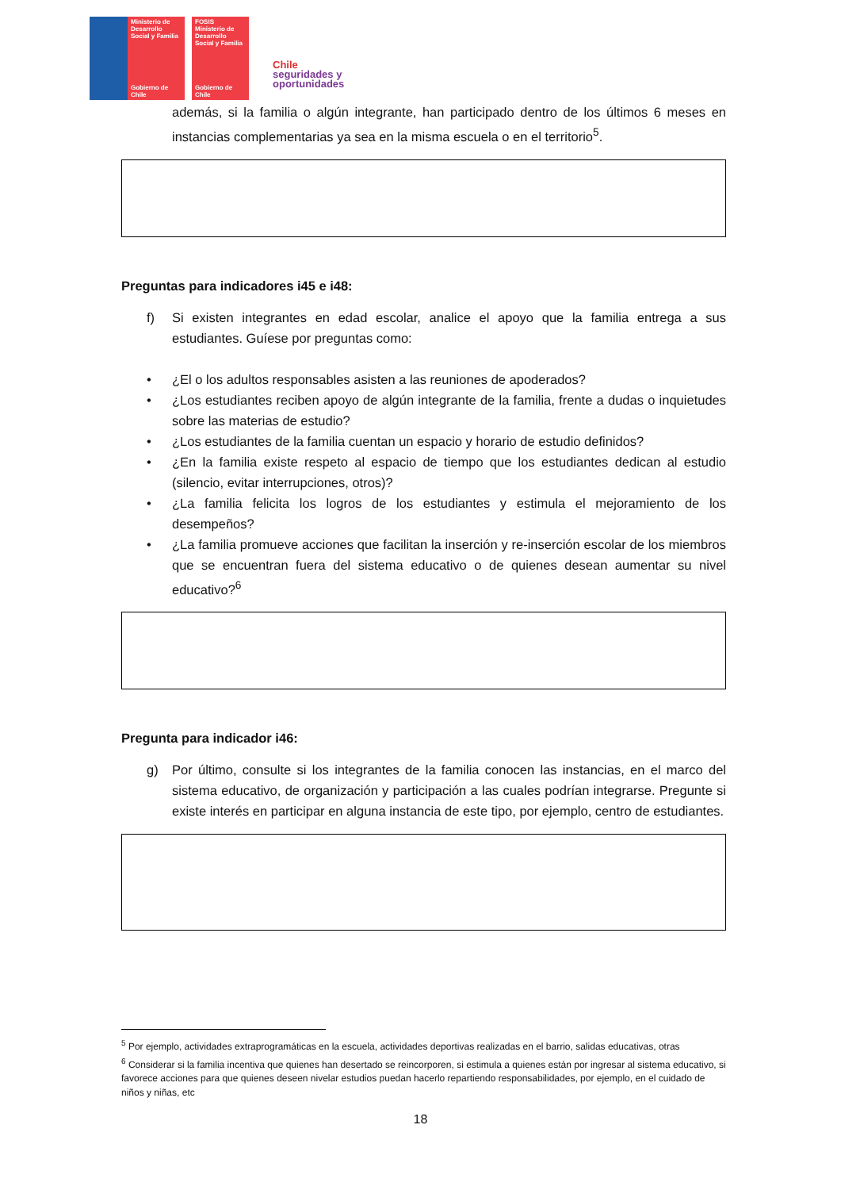Ministerio de Desarrollo Social y Familia
Gobierno de Chile
FOSIS
Ministerio de Desarrollo Social y Familia
Gobierno de Chile
Chile
seguridades y
oportunidades
además, si la familia o algún integrante, han participado dentro de los últimos 6 meses en instancias complementarias ya sea en la misma escuela o en el territorio<sup>5</sup>.
Preguntas para indicadores i45 e i48:
f) Si existen integrantes en edad escolar, analice el apoyo que la familia entrega a sus estudiantes. Guíese por preguntas como:
• ¿El o los adultos responsables asisten a las reuniones de apoderados?
• ¿Los estudiantes reciben apoyo de algún integrante de la familia, frente a dudas o inquietudes sobre las materias de estudio?
• ¿Los estudiantes de la familia cuentan un espacio y horario de estudio definidos?
• ¿En la familia existe respeto al espacio de tiempo que los estudiantes dedican al estudio (silencio, evitar interrupciones, otros)?
• ¿La familia felicita los logros de los estudiantes y estimula el mejoramiento de los desempeños?
• ¿La familia promueve acciones que facilitan la inserción y re-inserción escolar de los miembros que se encuentran fuera del sistema educativo o de quienes desean aumentar su nivel educativo?<sup>6</sup>
Pregunta para indicador i46:
g) Por último, consulte si los integrantes de la familia conocen las instancias, en el marco del sistema educativo, de organización y participación a las cuales podrían integrarse. Pregunte si existe interés en participar en alguna instancia de este tipo, por ejemplo, centro de estudiantes.
<sup>5</sup> Por ejemplo, actividades extraprogramáticas en la escuela, actividades deportivas realizadas en el barrio, salidas educativas, otras
<sup>6</sup> Considerar si la familia incentiva que quienes han desertado se reincorporen, si estimula a quienes están por ingresar al sistema educativo, si favorece acciones para que quienes deseen nivelar estudios puedan hacerlo repartiendo responsabilidades, por ejemplo, en el cuidado de niños y niñas, etc
18